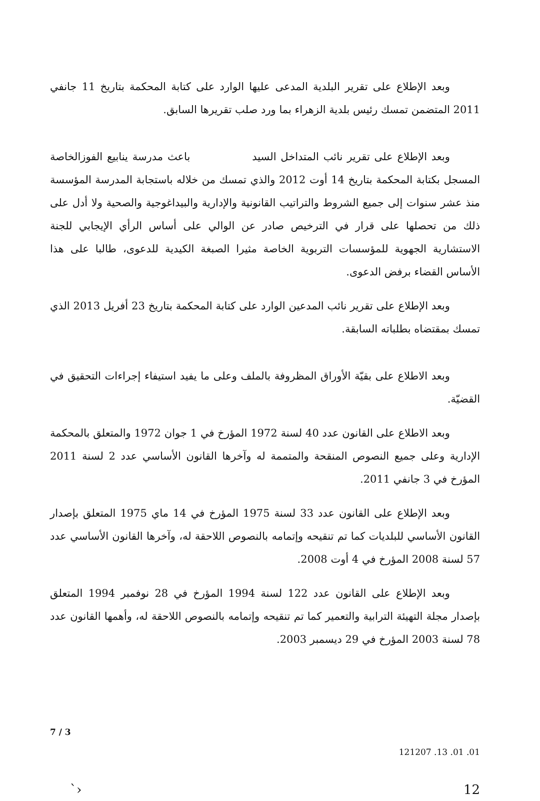وبعد الإطلاع على تقرير البلدية المدعى عليها الوارد على كتابة المحكمة بتاريخ 11 جانفي 2011 المتضمن تمسك رئيس بلدية الزهراء بما ورد صلب تقريرها السابق.
وبعد الإطلاع على تقرير نائب المتداخل السيد باعث مدرسة ينابيع الفوزالخاصة المسجل بكتابة المحكمة بتاريخ 14 أوت 2012 والذي تمسك من خلاله باستجابة المدرسة المؤسسة منذ عشر سنوات إلى جميع الشروط والتراتيب القانونية والإدارية والبيداغوجية والصحية ولا أدل على ذلك من تحصلها على قرار في الترخيص صادر عن الوالي على أساس الرأي الإيجابي للجنة الاستشارية الجهوية للمؤسسات التربوية الخاصة مثيرا الصبغة الكيدية للدعوى، طالبا على هذا الأساس القضاء برفض الدعوى.
وبعد الإطلاع على تقرير نائب المدعين الوارد على كتابة المحكمة بتاريخ 23 أفريل 2013 الذي تمسك بمقتضاه بطلباته السابقة.
وبعد الاطلاع على بقيّة الأوراق المظروفة بالملف وعلى ما يفيد استيفاء إجراءات التحقيق في القضيّة.
وبعد الاطلاع على القانون عدد 40 لسنة 1972 المؤرخ في 1 جوان 1972 والمتعلق بالمحكمة الإدارية وعلى جميع النصوص المنقحة والمتممة له وآخرها القانون الأساسي عدد 2 لسنة 2011 المؤرخ في 3 جانفي 2011.
وبعد الإطلاع على القانون عدد 33 لسنة 1975 المؤرخ في 14 ماي 1975 المتعلق بإصدار القانون الأساسي للبلديات كما تم تنقيحه وإتمامه بالنصوص اللاحقة له، وآخرها القانون الأساسي عدد 57 لسنة 2008 المؤرخ في 4 أوت 2008.
وبعد الإطلاع على القانون عدد 122 لسنة 1994 المؤرخ في 28 نوفمبر 1994 المتعلق بإصدار مجلة التهيئة الترابية والتعمير كما تم تنقيحه وإتمامه بالنصوص اللاحقة له، وأهمها القانون عدد 78 لسنة 2003 المؤرخ في 29 ديسمبر 2003.
7 / 3
121207 .13 .01 .01
`› 12